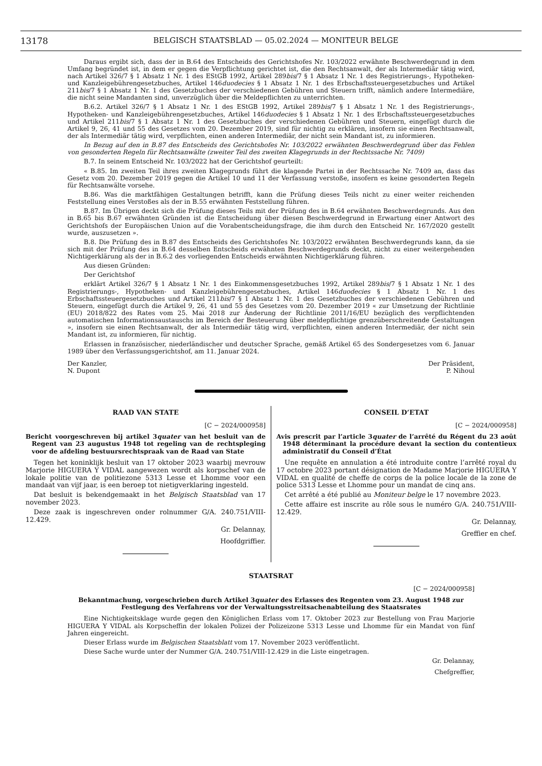13178 BELGISCH STAATSBLAD — 05.02.2024 — MONITEUR BELGE
Daraus ergibt sich, dass der in B.64 des Entscheids des Gerichtshofes Nr. 103/2022 erwähnte Beschwerdegrund in dem Umfang begründet ist, in dem er gegen die Verpflichtung gerichtet ist, die den Rechtsanwalt, der als Intermediär tätig wird, nach Artikel 326/7 § 1 Absatz 1 Nr. 1 des EStGB 1992, Artikel 289bis/7 § 1 Absatz 1 Nr. 1 des Registrierungs-, Hypotheken- und Kanzleigebührengesetzbuches, Artikel 146duodecies § 1 Absatz 1 Nr. 1 des Erbschaftssteuergesetzbuches und Artikel 211bis/7 § 1 Absatz 1 Nr. 1 des Gesetzbuches der verschiedenen Gebühren und Steuern trifft, nämlich andere Intermediäre, die nicht seine Mandanten sind, unverzüglich über die Meldepflichten zu unterrichten.
B.6.2. Artikel 326/7 § 1 Absatz 1 Nr. 1 des EStGB 1992, Artikel 289bis/7 § 1 Absatz 1 Nr. 1 des Registrierungs-, Hypotheken- und Kanzleigebührengesetzbuches, Artikel 146duodecies § 1 Absatz 1 Nr. 1 des Erbschaftssteuergesetzbuches und Artikel 211bis/7 § 1 Absatz 1 Nr. 1 des Gesetzbuches der verschiedenen Gebühren und Steuern, eingefügt durch die Artikel 9, 26, 41 und 55 des Gesetzes vom 20. Dezember 2019, sind für nichtig zu erklären, insofern sie einen Rechtsanwalt, der als Intermediär tätig wird, verpflichten, einen anderen Intermediär, der nicht sein Mandant ist, zu informieren.
In Bezug auf den in B.87 des Entscheids des Gerichtshofes Nr. 103/2022 erwähnten Beschwerdegrund über das Fehlen von gesonderten Regeln für Rechtsanwälte (zweiter Teil des zweiten Klagegrunds in der Rechtssache Nr. 7409)
B.7. In seinem Entscheid Nr. 103/2022 hat der Gerichtshof geurteilt:
« B.85. Im zweiten Teil ihres zweiten Klagegrunds führt die klagende Partei in der Rechtssache Nr. 7409 an, dass das Gesetz vom 20. Dezember 2019 gegen die Artikel 10 und 11 der Verfassung verstoße, insofern es keine gesonderten Regeln für Rechtsanwälte vorsehe.
B.86. Was die marktfähigen Gestaltungen betrifft, kann die Prüfung dieses Teils nicht zu einer weiter reichenden Feststellung eines Verstoßes als der in B.55 erwähnten Feststellung führen.
B.87. Im Übrigen deckt sich die Prüfung dieses Teils mit der Prüfung des in B.64 erwähnten Beschwerdegrunds. Aus den in B.65 bis B.67 erwähnten Gründen ist die Entscheidung über diesen Beschwerdegrund in Erwartung einer Antwort des Gerichtshofs der Europäischen Union auf die Vorabentscheidungsfrage, die ihm durch den Entscheid Nr. 167/2020 gestellt wurde, auszusetzen ».
B.8. Die Prüfung des in B.87 des Entscheids des Gerichtshofes Nr. 103/2022 erwähnten Beschwerdegrunds kann, da sie sich mit der Prüfung des in B.64 desselben Entscheids erwähnten Beschwerdegrunds deckt, nicht zu einer weitergehenden Nichtigerklärung als der in B.6.2 des vorliegenden Entscheids erwähnten Nichtigerklärung führen.
Aus diesen Gründen:
Der Gerichtshof
erklärt Artikel 326/7 § 1 Absatz 1 Nr. 1 des Einkommensgesetzbuches 1992, Artikel 289bis/7 § 1 Absatz 1 Nr. 1 des Registrierungs-, Hypotheken- und Kanzleigebührengesetzbuches, Artikel 146duodecies § 1 Absatz 1 Nr. 1 des Erbschaftssteuergesetzbuches und Artikel 211bis/7 § 1 Absatz 1 Nr. 1 des Gesetzbuches der verschiedenen Gebühren und Steuern, eingefügt durch die Artikel 9, 26, 41 und 55 des Gesetzes vom 20. Dezember 2019 « zur Umsetzung der Richtlinie (EU) 2018/822 des Rates vom 25. Mai 2018 zur Änderung der Richtlinie 2011/16/EU bezüglich des verpflichtenden automatischen Informationsaustauschs im Bereich der Besteuerung über meldepflichtige grenzüberschreitende Gestaltungen », insofern sie einen Rechtsanwalt, der als Intermediär tätig wird, verpflichten, einen anderen Intermediär, der nicht sein Mandant ist, zu informieren, für nichtig.
Erlassen in französischer, niederländischer und deutscher Sprache, gemäß Artikel 65 des Sondergesetzes vom 6. Januar 1989 über den Verfassungsgerichtshof, am 11. Januar 2024.
Der Kanzler,
N. Dupont
Der Präsident,
P. Nihoul
RAAD VAN STATE
[C − 2024/000958]
Bericht voorgeschreven bij artikel 3quater van het besluit van de Regent van 23 augustus 1948 tot regeling van de rechtspleging voor de afdeling bestuursrechtspraak van de Raad van State
Tegen het koninklijk besluit van 17 oktober 2023 waarbij mevrouw Marjorie HIGUERA Y VIDAL aangewezen wordt als korpschef van de lokale politie van de politiezone 5313 Lesse et Lhomme voor een mandaat van vijf jaar, is een beroep tot nietigverklaring ingesteld.
Dat besluit is bekendgemaakt in het Belgisch Staatsblad van 17 november 2023.
Deze zaak is ingeschreven onder rolnummer G/A. 240.751/VIII-12.429.
Gr. Delannay,
Hoofdgriffier.
CONSEIL D’ETAT
[C − 2024/000958]
Avis prescrit par l’article 3quater de l’arrêté du Régent du 23 août 1948 déterminant la procédure devant la section du contentieux administratif du Conseil d’État
Une requête en annulation a été introduite contre l’arrêté royal du 17 octobre 2023 portant désignation de Madame Marjorie HIGUERA Y VIDAL en qualité de cheffe de corps de la police locale de la zone de police 5313 Lesse et Lhomme pour un mandat de cinq ans.
Cet arrêté a été publié au Moniteur belge le 17 novembre 2023.
Cette affaire est inscrite au rôle sous le numéro G/A. 240.751/VIII-12.429.
Gr. Delannay,
Greffier en chef.
STAATSRAT
[C − 2024/000958]
Bekanntmachung, vorgeschrieben durch Artikel 3quater des Erlasses des Regenten vom 23. August 1948 zur Festlegung des Verfahrens vor der Verwaltungsstreitsachenabteilung des Staatsrates
Eine Nichtigkeitsklage wurde gegen den Königlichen Erlass vom 17. Oktober 2023 zur Bestellung von Frau Marjorie HIGUERA Y VIDAL als Korpscheffin der lokalen Polizei der Polizeizone 5313 Lesse und Lhomme für ein Mandat von fünf Jahren eingereicht.
Dieser Erlass wurde im Belgischen Staatsblatt vom 17. November 2023 veröffentlicht.
Diese Sache wurde unter der Nummer G/A. 240.751/VIII-12.429 in die Liste eingetragen.
Gr. Delannay,
Chefgreffier,